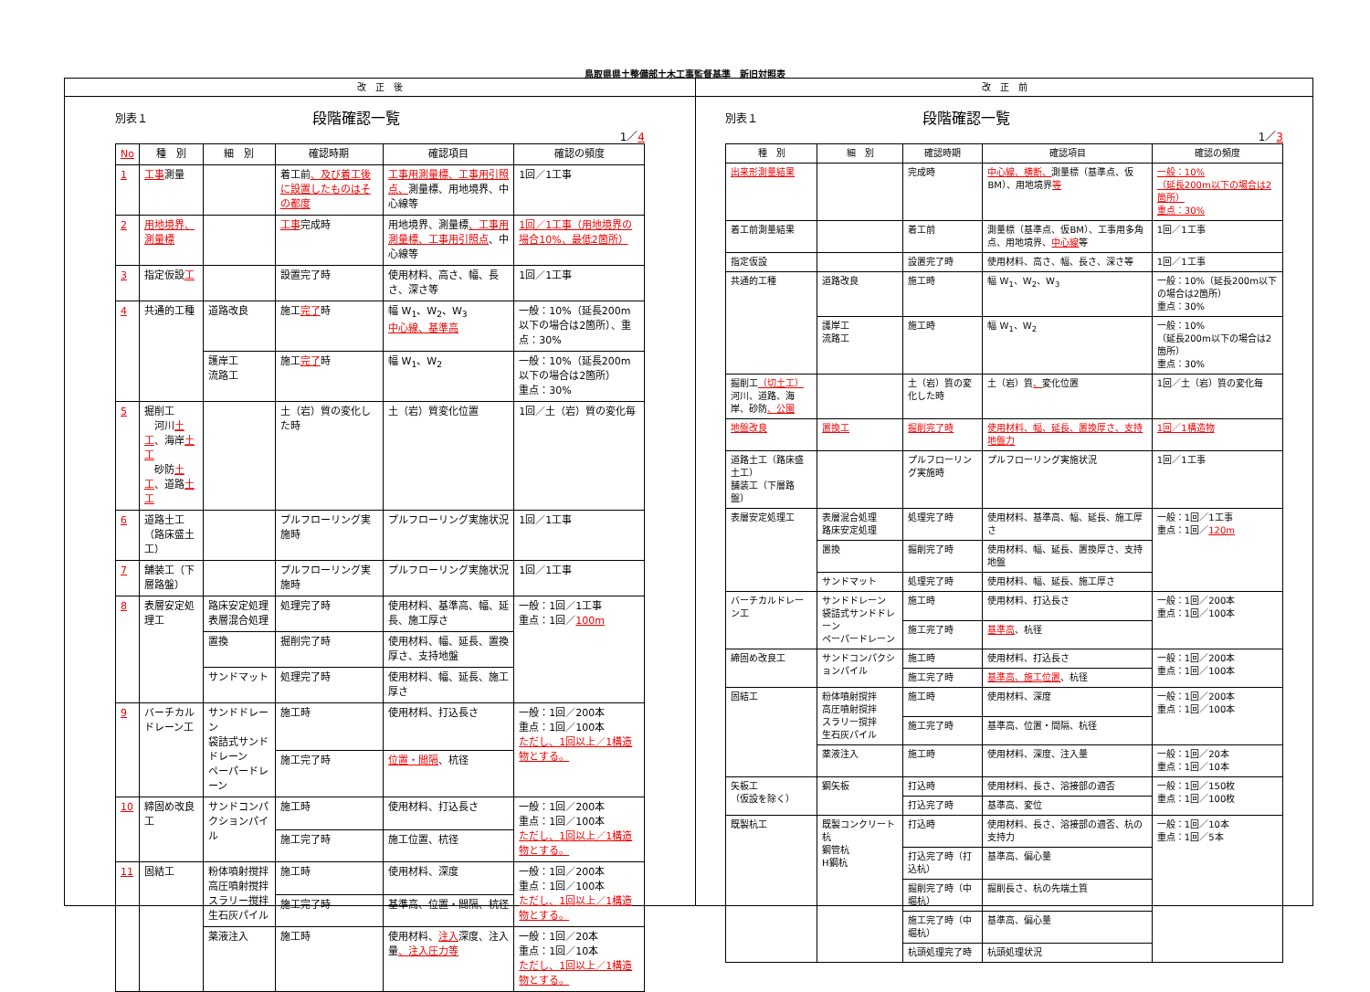鳥取県県土整備部土木工事監督基準　新旧対照表
改　正　後
改　正　前
別表１
段階確認一覧
1／4
| No | 種 別 | 細 別 | 確認時期 | 確認項目 | 確認の頻度 |
| --- | --- | --- | --- | --- | --- |
| 1 | 工事 測量 | | 着工前 、及び着工後に設置したものはその都度 | 工事用測量標、工事用引照点、 測量標、用地境界、中心線等 | 1回／1工事 |
| 2 | 用地境界、測量標 | | 工事 完成時 | 用地境界、測量標 、工事用測量標、工事用引照点 、中心線等 | 1回／1工事（用地境界の場合10%、最低2箇所） |
| 3 | 指定仮設 工 | | 設置完了時 | 使用材料、高さ、幅、長さ、深さ等 | 1回／1工事 |
| 4 | 共通的工種 | 道路改良 | 施工 完了 時 | 幅 W<sub>1</sub>、W<sub>2</sub>、W<sub>3</sub> 中心線、基準高 | 一般：10%（延長200m以下の場合は2箇所）、重点：30% |
| | | 護岸工 流路工 | 施工 完了 時 | 幅 W<sub>1</sub>、W<sub>2</sub> | 一般：10%（延長200m以下の場合は2箇所） 重点：30% |
| 5 | 掘削工 河川 土工 、海岸 土工 砂防 土工 、道路 土工 | | 土（岩）質の変化した時 | 土（岩）質変化位置 | 1回／土（岩）質の変化毎 |
| 6 | 道路土工（路床盛土工） | | プルフローリング実施時 | プルフローリング実施状況 | 1回／1工事 |
| 7 | 舗装工（下層路盤） | | プルフローリング実施時 | プルフローリング実施状況 | 1回／1工事 |
| 8 | 表層安定処理工 | 路床安定処理 表層混合処理 | 処理完了時 | 使用材料、基準高、幅、延長、施工厚さ | 一般：1回／1工事 重点：1回／ 100m |
| | | 置換 | 掘削完了時 | 使用材料、幅、延長、置換厚さ、支持地盤 | |
| | | サンドマット | 処理完了時 | 使用材料、幅、延長、施工厚さ | |
| 9 | バーチカルドレーン工 | サンドドレーン 袋詰式サンドドレーン ペーパードレーン | 施工時 | 使用材料、打込長さ | 一般：1回／200本 重点：1回／100本 ただし、1回以上／1構造物とする。 |
| | | | 施工完了時 | 位置・間隔 、杭径 | |
| 10 | 締固め改良工 | サンドコンパクションパイル | 施工時 | 使用材料、打込長さ | 一般：1回／200本 重点：1回／100本 ただし、1回以上／1構造物とする。 |
| | | | 施工完了時 | 施工位置、杭径 | |
| 11 | 固結工 | 粉体噴射撹拌 高圧噴射撹拌 スラリー撹拌 生石灰パイル | 施工時 | 使用材料、深度 | 一般：1回／200本 重点：1回／100本 ただし、1回以上／1構造物とする。 |
| | | | 施工完了時 | 基準高、位置・間隔、杭径 | |
| | | 薬液注入 | 施工時 | 使用材料、 注入 深度、注入量 、注入圧力等 | 一般：1回／20本 重点：1回／10本 ただし、1回以上／1構造物とする。 |
別表１
段階確認一覧
1／3
| 種 別 | 細 別 | 確認時期 | 確認項目 | 確認の頻度 |
| --- | --- | --- | --- | --- |
| 出来形測量結果 | | 完成時 | 中心線、横断、 測量標（基準点、仮BM）、用地境界 等 | 一般：10% （延長200m以下の場合は2箇所） 重点：30% |
| 着工前測量結果 | | 着工前 | 測量標（基準点、仮BM）、工事用多角点、用地境界、 中心線 等 | 1回／1工事 |
| 指定仮設 | | 設置完了時 | 使用材料、高さ、幅、長さ、深さ等 | 1回／1工事 |
| 共通的工種 | 道路改良 | 施工時 | 幅 W<sub>1</sub>、W<sub>2</sub>、W<sub>3</sub> | 一般：10%（延長200m以下の場合は2箇所） 重点：30% |
| | 護岸工 流路工 | 施工時 | 幅 W<sub>1</sub>、W<sub>2</sub> | 一般：10% （延長200m以下の場合は2箇所） 重点：30% |
| 掘削工 （切土工） 河川、道路、海岸、砂防 、公園 | | 土（岩）質の変化した時 | 土（岩）質 、 変化位置 | 1回／土（岩）質の変化毎 |
| 地盤改良 | 置換工 | 掘削完了時 | 使用材料、幅、延長、置換厚さ、支持地盤力 | 1回／1構造物 |
| 道路土工（路床盛土工） 舗装工（下層路盤） | | プルフローリング実施時 | プルフローリング実施状況 | 1回／1工事 |
| 表層安定処理工 | 表層混合処理 路床安定処理 | 処理完了時 | 使用材料、基準高、幅、延長、施工厚さ | 一般：1回／1工事 重点：1回／ 120m |
| | 置換 | 掘削完了時 | 使用材料、幅、延長、置換厚さ、支持地盤 | |
| | サンドマット | 処理完了時 | 使用材料、幅、延長、施工厚さ | |
| バーチカルドレーン工 | サンドドレーン 袋詰式サンドドレーン ペーパードレーン | 施工時 | 使用材料、打込長さ | 一般：1回／200本 重点：1回／100本 |
| | | 施工完了時 | 基準高 、杭径 | |
| 締固め改良工 | サンドコンパクションパイル | 施工時 | 使用材料、打込長さ | 一般：1回／200本 重点：1回／100本 |
| | | 施工完了時 | 基準高、施工位置 、杭径 | |
| 固結工 | 粉体噴射撹拌 高圧噴射撹拌 スラリー撹拌 生石灰パイル | 施工時 | 使用材料、深度 | 一般：1回／200本 重点：1回／100本 |
| | | 施工完了時 | 基準高、位置・間隔、杭径 | |
| | 薬液注入 | 施工時 | 使用材料、深度、注入量 | 一般：1回／20本 重点：1回／10本 |
| 矢板工 （仮設を除く） | 鋼矢板 | 打込時 | 使用材料、長さ、溶接部の適否 | 一般：1回／150枚 重点：1回／100枚 |
| | | 打込完了時 | 基準高、変位 | |
| 既製杭工 | 既製コンクリート杭 鋼管杭 H鋼杭 | 打込時 | 使用材料、長さ、溶接部の適否、杭の支持力 | 一般：1回／10本 重点：1回／5本 |
| | | 打込完了時（打込杭） | 基準高、偏心量 | |
| | | 掘削完了時（中堀杭） | 掘削長さ、杭の先端土質 | |
| | | 施工完了時（中堀杭） | 基準高、偏心量 | |
| | | 杭頭処理完了時 | 杭頭処理状況 | |